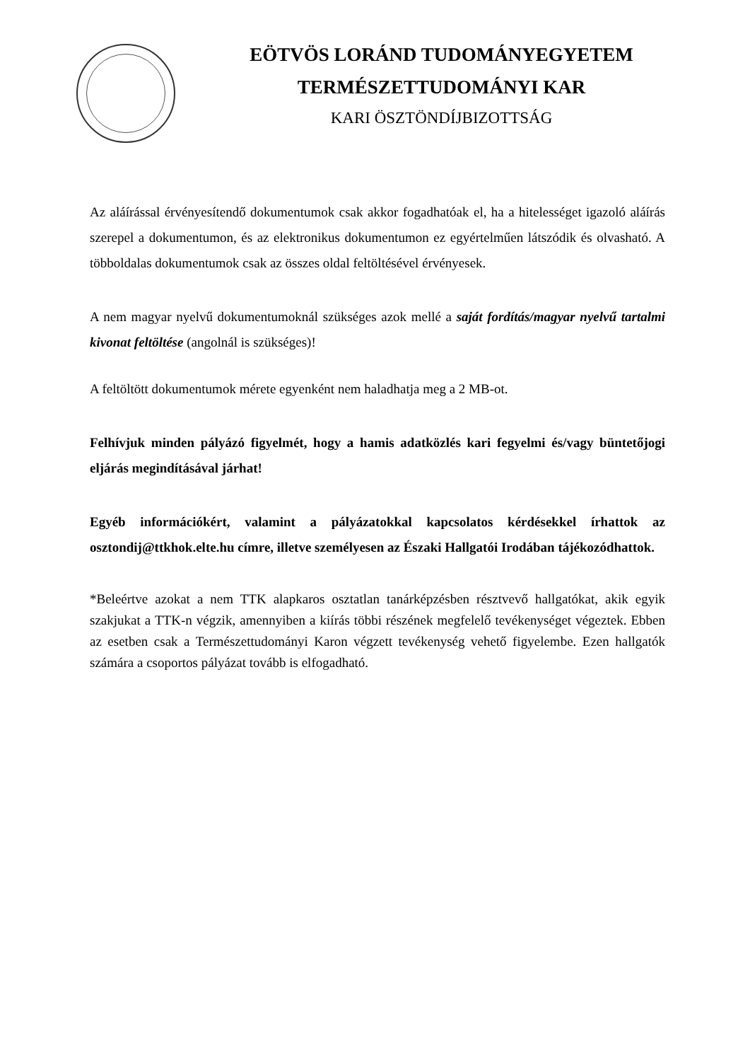EÖTVÖS LORÁND TUDOMÁNYEGYETEM
TERMÉSZETTUDOMÁNYI KAR
KARI ÖSZTÖNDÍJBIZOTTSÁG
Az aláírással érvényesítendő dokumentumok csak akkor fogadhatóak el, ha a hitelességet igazoló aláírás szerepel a dokumentumon, és az elektronikus dokumentumon ez egyértelműen látszódik és olvasható. A többoldalas dokumentumok csak az összes oldal feltöltésével érvényesek.
A nem magyar nyelvű dokumentumoknál szükséges azok mellé a saját fordítás/magyar nyelvű tartalmi kivonat feltöltése (angolnál is szükséges)!
A feltöltött dokumentumok mérete egyenként nem haladhatja meg a 2 MB-ot.
Felhívjuk minden pályázó figyelmét, hogy a hamis adatközlés kari fegyelmi és/vagy büntetőjogi eljárás megindításával járhat!
Egyéb információkért, valamint a pályázatokkal kapcsolatos kérdésekkel írhattok az osztondij@ttkhok.elte.hu címre, illetve személyesen az Északi Hallgatói Irodában tájékozódhattok.
*Beleértve azokat a nem TTK alapkaros osztatlan tanárképzésben résztvevő hallgatókat, akik egyik szakjukat a TTK-n végzik, amennyiben a kiírás többi részének megfelelő tevékenységet végeztek. Ebben az esetben csak a Természettudományi Karon végzett tevékenység vehető figyelembe. Ezen hallgatók számára a csoportos pályázat tovább is elfogadható.